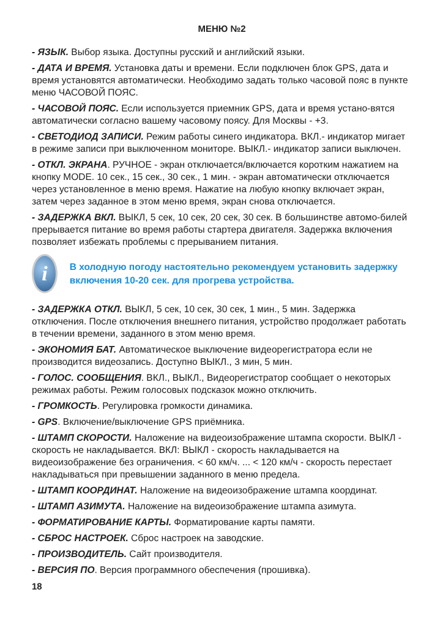МЕНЮ №2
- ЯЗЫК. Выбор языка. Доступны русский и английский языки.
- ДАТА И ВРЕМЯ. Установка даты и времени. Если подключен блок GPS, дата и время установятся автоматически. Необходимо задать только часовой пояс в пункте меню ЧАСОВОЙ ПОЯС.
- ЧАСОВОЙ ПОЯС. Если используется приемник GPS, дата и время устано-вятся автоматически согласно вашему часовому поясу. Для Москвы - +3.
- СВЕТОДИОД ЗАПИСИ. Режим работы синего индикатора. ВКЛ.- индикатор мигает в режиме записи при выключенном мониторе. ВЫКЛ.- индикатор записи выключен.
- ОТКЛ. ЭКРАНА. РУЧНОЕ - экран отключается/включается коротким нажатием на кнопку MODE. 10 сек., 15 сек., 30 сек., 1 мин. - экран автоматически отключается через установленное в меню время. Нажатие на любую кнопку включает экран, затем через заданное в этом меню время, экран снова отключается.
- ЗАДЕРЖКА ВКЛ. ВЫКЛ, 5 сек, 10 сек, 20 сек, 30 сек. В большинстве автомо-билей прерывается питание во время работы стартера двигателя. Задержка включения позволяет избежать проблемы с прерыванием питания.
i
В холодную погоду настоятельно рекомендуем установить задержку включения 10-20 сек. для прогрева устройства.
- ЗАДЕРЖКА ОТКЛ. ВЫКЛ, 5 сек, 10 сек, 30 сек, 1 мин., 5 мин. Задержка отключения. После отключения внешнего питания, устройство продолжает работать в течении времени, заданного в этом меню время.
- ЭКОНОМИЯ БАТ. Автоматическое выключение видеорегистратора если не производится видеозапись. Доступно ВЫКЛ., 3 мин, 5 мин.
- ГОЛОС. СООБЩЕНИЯ. ВКЛ., ВЫКЛ., Видеорегистратор сообщает о некоторых режимах работы. Режим голосовых подсказок можно отключить.
- ГРОМКОСТЬ. Регулировка громкости динамика.
- GPS. Включение/выключение GPS приёмника.
- ШТАМП СКОРОСТИ. Наложение на видеоизображение штампа скорости. ВЫКЛ - скорость не накладывается. ВКЛ: ВЫКЛ - скорость накладывается на видеоизображение без ограничения. < 60 км/ч. ... < 120 км/ч - скорость перестает накладываться при превышении заданного в меню предела.
- ШТАМП КООРДИНАТ. Наложение на видеоизображение штампа координат.
- ШТАМП АЗИМУТА. Наложение на видеоизображение штампа азимута.
- ФОРМАТИРОВАНИЕ КАРТЫ. Форматирование карты памяти.
- СБРОС НАСТРОЕК. Сброс настроек на заводские.
- ПРОИЗВОДИТЕЛЬ. Сайт производителя.
- ВЕРСИЯ ПО. Версия программного обеспечения (прошивка).
18